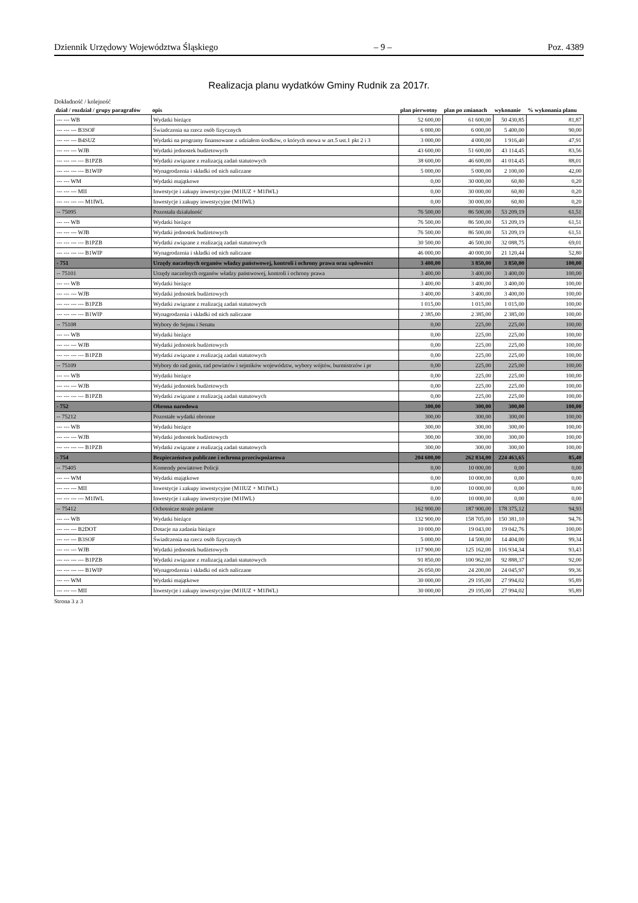Dziennik Urzędowy Województwa Śląskiego – 9 – Poz. 4389
Realizacja planu wydatków Gminy Rudnik za 2017r.
Dokładność / kolejność
| dział / rozdział / grupy paragrafów | opis | plan pierwotny | plan po zmianach | wykonanie | % wykonania planu |
| --- | --- | --- | --- | --- | --- |
| --- --- WB | Wydatki bieżące | 52 600,00 | 61 600,00 | 50 430,85 | 81,87 |
| --- --- --- B3SOF | Świadczenia na rzecz osób fizycznych | 6 000,00 | 6 000,00 | 5 400,00 | 90,00 |
| --- --- --- B4SUZ | Wydatki na programy finansowane z udziałem środków, o których mowa w art.5 ust.1 pkt 2 i 3 | 3 000,00 | 4 000,00 | 1 916,40 | 47,91 |
| --- --- --- WJB | Wydatki jednostek budżetowych | 43 600,00 | 51 600,00 | 43 114,45 | 83,56 |
| --- --- --- --- B1PZB | Wydatki związane z realizacją zadań statutowych | 38 600,00 | 46 600,00 | 41 014,45 | 88,01 |
| --- --- --- --- B1WIP | Wynagrodzenia i składki od nich naliczane | 5 000,00 | 5 000,00 | 2 100,00 | 42,00 |
| --- --- WM | Wydatki majątkowe | 0,00 | 30 000,00 | 60,80 | 0,20 |
| --- --- --- MII | Inwestycje i zakupy inwestycyjne (M1IUZ + M1IWL) | 0,00 | 30 000,00 | 60,80 | 0,20 |
| --- --- --- --- M1IWL | Inwestycje i zakupy inwestycyjne (M1IWL) | 0,00 | 30 000,00 | 60,80 | 0,20 |
| -- 75095 | Pozostała działalność | 76 500,00 | 86 500,00 | 53 209,19 | 61,51 |
| --- --- WB | Wydatki bieżące | 76 500,00 | 86 500,00 | 53 209,19 | 61,51 |
| --- --- --- WJB | Wydatki jednostek budżetowych | 76 500,00 | 86 500,00 | 53 209,19 | 61,51 |
| --- --- --- --- B1PZB | Wydatki związane z realizacją zadań statutowych | 30 500,00 | 46 500,00 | 32 088,75 | 69,01 |
| --- --- --- --- B1WIP | Wynagrodzenia i składki od nich naliczane | 46 000,00 | 40 000,00 | 21 120,44 | 52,80 |
| - 751 | Urzędy naczelnych organów władzy państwowej, kontroli i ochrony prawa oraz sądownict | 3 400,00 | 3 850,00 | 3 850,00 | 100,00 |
| -- 75101 | Urzędy naczelnych organów władzy państwowej, kontroli i ochrony prawa | 3 400,00 | 3 400,00 | 3 400,00 | 100,00 |
| --- --- WB | Wydatki bieżące | 3 400,00 | 3 400,00 | 3 400,00 | 100,00 |
| --- --- --- WJB | Wydatki jednostek budżetowych | 3 400,00 | 3 400,00 | 3 400,00 | 100,00 |
| --- --- --- --- B1PZB | Wydatki związane z realizacją zadań statutowych | 1 015,00 | 1 015,00 | 1 015,00 | 100,00 |
| --- --- --- --- B1WIP | Wynagrodzenia i składki od nich naliczane | 2 385,00 | 2 385,00 | 2 385,00 | 100,00 |
| -- 75108 | Wybory do Sejmu i Senatu | 0,00 | 225,00 | 225,00 | 100,00 |
| --- --- WB | Wydatki bieżące | 0,00 | 225,00 | 225,00 | 100,00 |
| --- --- --- WJB | Wydatki jednostek budżetowych | 0,00 | 225,00 | 225,00 | 100,00 |
| --- --- --- --- B1PZB | Wydatki związane z realizacją zadań statutowych | 0,00 | 225,00 | 225,00 | 100,00 |
| -- 75109 | Wybory do rad gmin, rad powiatów i sejmików województw, wybory wójtów, burmistrzów i pr | 0,00 | 225,00 | 225,00 | 100,00 |
| --- --- WB | Wydatki bieżące | 0,00 | 225,00 | 225,00 | 100,00 |
| --- --- --- WJB | Wydatki jednostek budżetowych | 0,00 | 225,00 | 225,00 | 100,00 |
| --- --- --- --- B1PZB | Wydatki związane z realizacją zadań statutowych | 0,00 | 225,00 | 225,00 | 100,00 |
| - 752 | Obrona narodowa | 300,00 | 300,00 | 300,00 | 100,00 |
| -- 75212 | Pozostałe wydatki obronne | 300,00 | 300,00 | 300,00 | 100,00 |
| --- --- WB | Wydatki bieżące | 300,00 | 300,00 | 300,00 | 100,00 |
| --- --- --- WJB | Wydatki jednostek budżetowych | 300,00 | 300,00 | 300,00 | 100,00 |
| --- --- --- --- B1PZB | Wydatki związane z realizacją zadań statutowych | 300,00 | 300,00 | 300,00 | 100,00 |
| - 754 | Bezpieczeństwo publiczne i ochrona przeciwpożarowa | 204 600,00 | 262 834,00 | 224 463,65 | 85,40 |
| -- 75405 | Komendy powiatowe Policji | 0,00 | 10 000,00 | 0,00 | 0,00 |
| --- --- WM | Wydatki majątkowe | 0,00 | 10 000,00 | 0,00 | 0,00 |
| --- --- --- MII | Inwestycje i zakupy inwestycyjne (M1IUZ + M1IWL) | 0,00 | 10 000,00 | 0,00 | 0,00 |
| --- --- --- --- M1IWL | Inwestycje i zakupy inwestycyjne (M1IWL) | 0,00 | 10 000,00 | 0,00 | 0,00 |
| -- 75412 | Ochotnicze straże pożarne | 162 900,00 | 187 900,00 | 178 375,12 | 94,93 |
| --- --- WB | Wydatki bieżące | 132 900,00 | 158 705,00 | 150 381,10 | 94,76 |
| --- --- --- B2DOT | Dotacje na zadania bieżące | 10 000,00 | 19 043,00 | 19 042,76 | 100,00 |
| --- --- --- B3SOF | Świadczenia na rzecz osób fizycznych | 5 000,00 | 14 500,00 | 14 404,00 | 99,34 |
| --- --- --- WJB | Wydatki jednostek budżetowych | 117 900,00 | 125 162,00 | 116 934,34 | 93,43 |
| --- --- --- --- B1PZB | Wydatki związane z realizacją zadań statutowych | 91 850,00 | 100 962,00 | 92 888,37 | 92,00 |
| --- --- --- --- B1WIP | Wynagrodzenia i składki od nich naliczane | 26 050,00 | 24 200,00 | 24 045,97 | 99,36 |
| --- --- WM | Wydatki majątkowe | 30 000,00 | 29 195,00 | 27 994,02 | 95,89 |
| --- --- --- MII | Inwestycje i zakupy inwestycyjne (M1IUZ + M1IWL) | 30 000,00 | 29 195,00 | 27 994,02 | 95,89 |
Strona 3 z 3